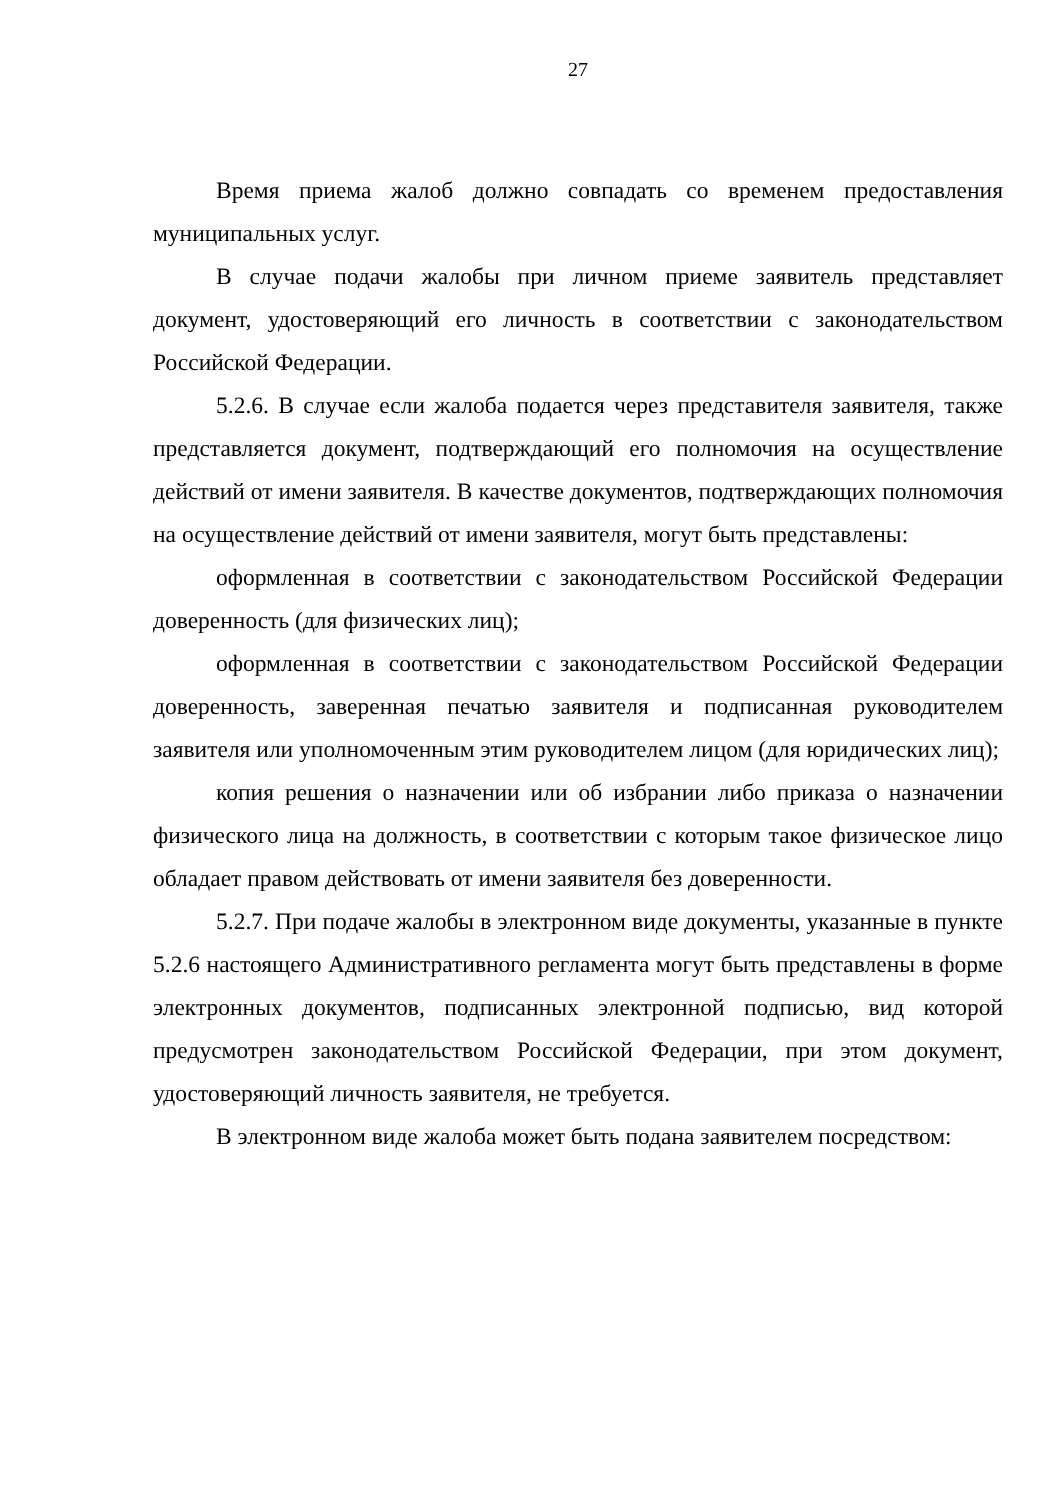27
Время приема жалоб должно совпадать со временем предоставления муниципальных услуг.
В случае подачи жалобы при личном приеме заявитель представляет документ, удостоверяющий его личность в соответствии с законодательством Российской Федерации.
5.2.6. В случае если жалоба подается через представителя заявителя, также представляется документ, подтверждающий его полномочия на осуществление действий от имени заявителя. В качестве документов, подтверждающих полномочия на осуществление действий от имени заявителя, могут быть представлены:
оформленная в соответствии с законодательством Российской Федерации доверенность (для физических лиц);
оформленная в соответствии с законодательством Российской Федерации доверенность, заверенная печатью заявителя и подписанная руководителем заявителя или уполномоченным этим руководителем лицом (для юридических лиц);
копия решения о назначении или об избрании либо приказа о назначении физического лица на должность, в соответствии с которым такое физическое лицо обладает правом действовать от имени заявителя без доверенности.
5.2.7. При подаче жалобы в электронном виде документы, указанные в пункте 5.2.6 настоящего Административного регламента могут быть представлены в форме электронных документов, подписанных электронной подписью, вид которой предусмотрен законодательством Российской Федерации, при этом документ, удостоверяющий личность заявителя, не требуется.
В электронном виде жалоба может быть подана заявителем посредством: